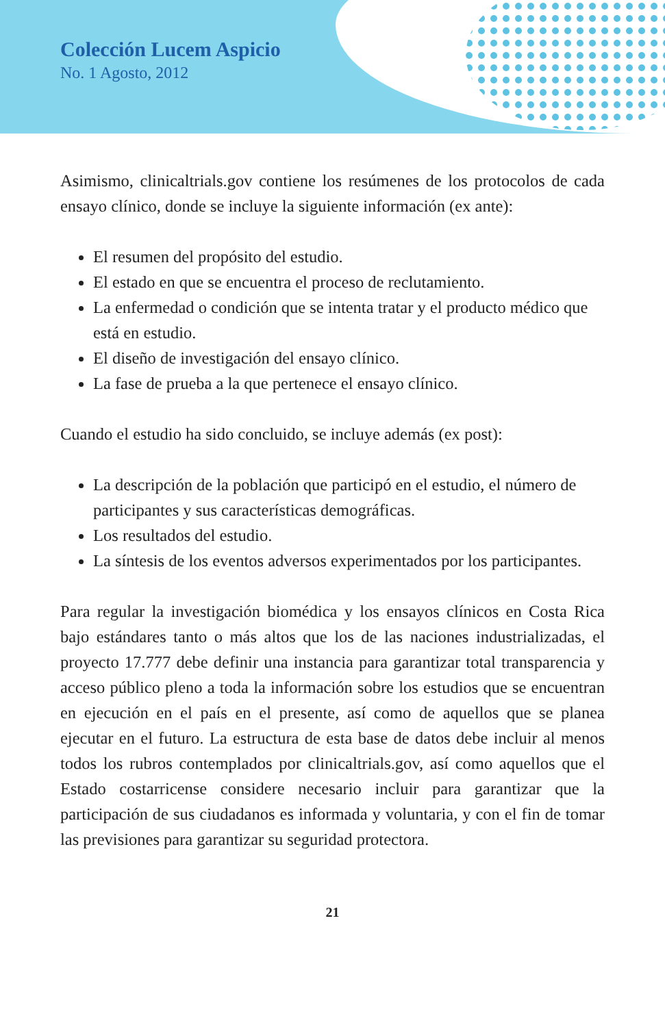Colección Lucem Aspicio
No. 1 Agosto, 2012
Asimismo, clinicaltrials.gov contiene los resúmenes de los protocolos de cada ensayo clínico, donde se incluye la siguiente información (ex ante):
El resumen del propósito del estudio.
El estado en que se encuentra el proceso de reclutamiento.
La enfermedad o condición que se intenta tratar y el producto médico que está en estudio.
El diseño de investigación del ensayo clínico.
La fase de prueba a la que pertenece el ensayo clínico.
Cuando el estudio ha sido concluido, se incluye además (ex post):
La descripción de la población que participó en el estudio, el número de participantes y sus características demográficas.
Los resultados del estudio.
La síntesis de los eventos adversos experimentados por los participantes.
Para regular la investigación biomédica y los ensayos clínicos en Costa Rica bajo estándares tanto o más altos que los de las naciones industrializadas, el proyecto 17.777 debe definir una instancia para garantizar total transparencia y acceso público pleno a toda la información sobre los estudios que se encuentran en ejecución en el país en el presente, así como de aquellos que se planea ejecutar en el futuro. La estructura de esta base de datos debe incluir al menos todos los rubros contemplados por clinicaltrials.gov, así como aquellos que el Estado costarricense considere necesario incluir para garantizar que la participación de sus ciudadanos es informada y voluntaria, y con el fin de tomar las previsiones para garantizar su seguridad protectora.
21